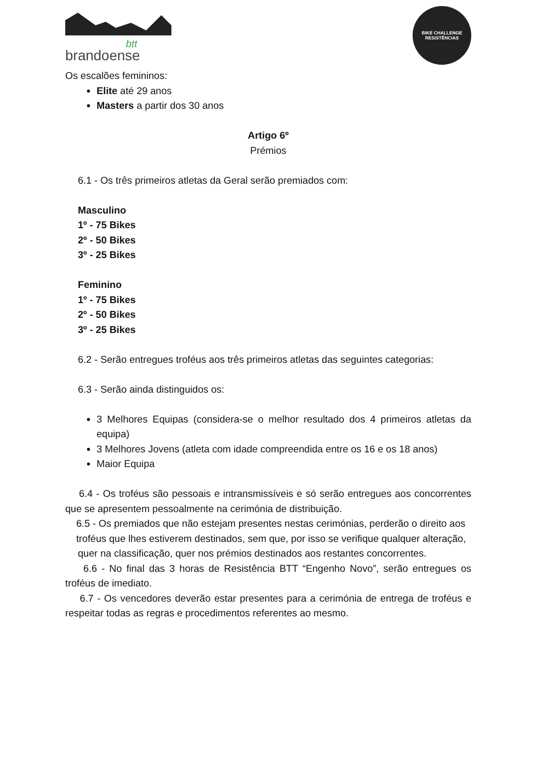btt
brandoense
BIKE CHALLENGE
RESISTÊNCIAS
Os escalões femininos:
Elite até 29 anos
Masters a partir dos 30 anos
Artigo 6º
Prémios
6.1 - Os três primeiros atletas da Geral serão premiados com:
Masculino
1º - 75 Bikes
2º - 50 Bikes
3º - 25 Bikes
Feminino
1º - 75 Bikes
2º - 50 Bikes
3º - 25 Bikes
6.2 - Serão entregues troféus aos três primeiros atletas das seguintes categorias:
6.3 - Serão ainda distinguidos os:
3 Melhores Equipas (considera-se o melhor resultado dos 4 primeiros atletas da equipa)
3 Melhores Jovens (atleta com idade compreendida entre os 16 e os 18 anos)
Maior Equipa
6.4 - Os troféus são pessoais e intransmissíveis e só serão entregues aos concorrentes que se apresentem pessoalmente na cerimónia de distribuição.
6.5 - Os premiados que não estejam presentes nestas cerimónias, perderão o direito aos
troféus que lhes estiverem destinados, sem que, por isso se verifique qualquer alteração,
quer na classificação, quer nos prémios destinados aos restantes concorrentes.
6.6 - No final das 3 horas de Resistência BTT “Engenho Novo”, serão entregues os troféus de imediato.
6.7 - Os vencedores deverão estar presentes para a cerimónia de entrega de troféus e respeitar todas as regras e procedimentos referentes ao mesmo.